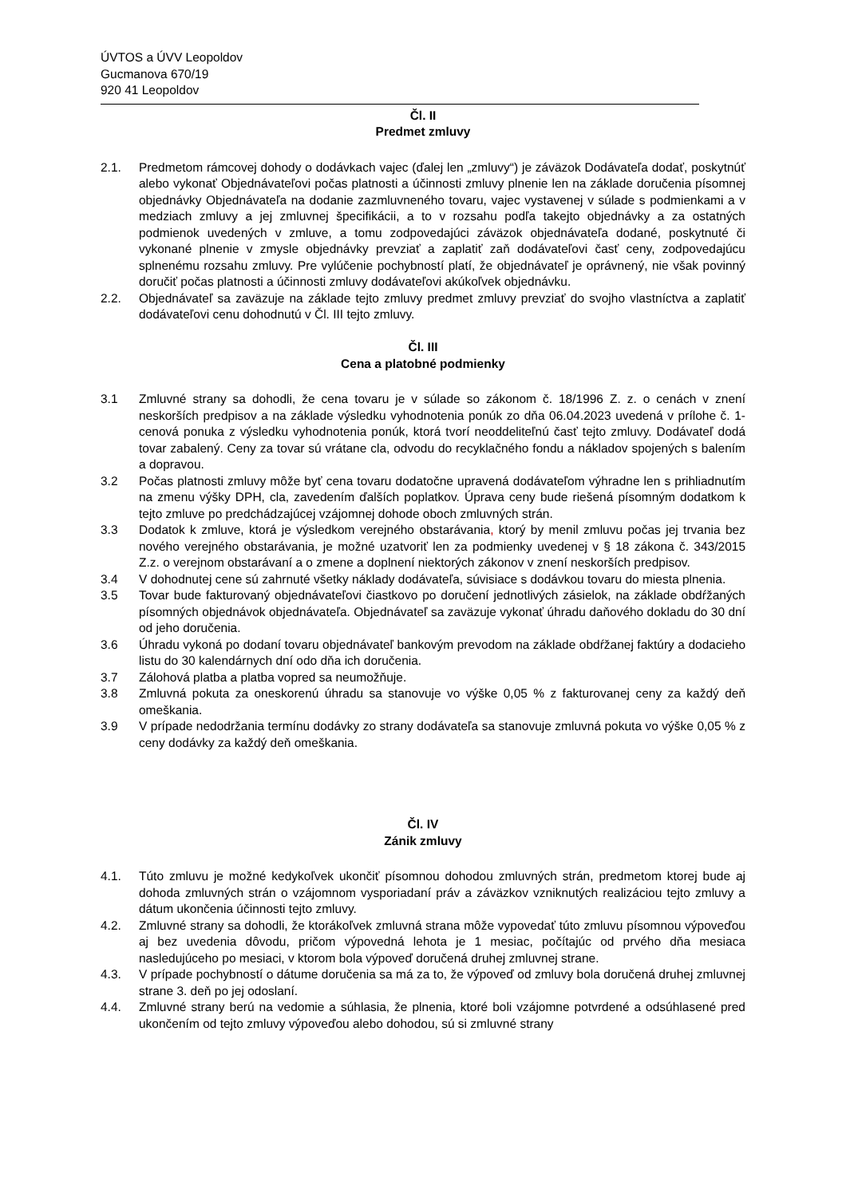ÚVTOS a ÚVV Leopoldov
Gucmanova 670/19
920 41 Leopoldov
Čl. II
Predmet zmluvy
2.1. Predmetom rámcovej dohody o dodávkach vajec (ďalej len „zmluvy“) je záväzok Dodávateľa dodať, poskytnúť alebo vykonať Objednávateľovi počas platnosti a účinnosti zmluvy plnenie len na základe doručenia písomnej objednávky Objednávateľa na dodanie zazmluvneného tovaru, vajec vystavenej v súlade s podmienkami a v medziach zmluvy a jej zmluvnej špecifikácii, a to v rozsahu podľa takejto objednávky a za ostatných podmienok uvedených v zmluve, a tomu zodpovedajúci záväzok objednávateľa dodané, poskytnuté či vykonané plnenie v zmysle objednávky prevziať a zaplatiť zaň dodávateľovi časť ceny, zodpovedajúcu splnenému rozsahu zmluvy. Pre vylúčenie pochybností platí, že objednávateľ je oprávnený, nie však povinný doručiť počas platnosti a účinnosti zmluvy dodávateľovi akúkoľvek objednávku.
2.2. Objednávateľ sa zaväzuje na základe tejto zmluvy predmet zmluvy prevziať do svojho vlastníctva a zaplatiť dodávateľovi cenu dohodnutú v Čl. III tejto zmluvy.
Čl. III
Cena a platobné podmienky
3.1 Zmluvné strany sa dohodli, že cena tovaru je v súlade so zákonom č. 18/1996 Z. z. o cenách v znení neskorších predpisov a na základe výsledku vyhodnotenia ponúk zo dňa 06.04.2023 uvedená v prílohe č. 1-cenová ponuka z výsledku vyhodnotenia ponúk, ktorá tvorí neoddeliteľnú časť tejto zmluvy. Dodávateľ dodá tovar zabalený. Ceny za tovar sú vrátane cla, odvodu do recyklačného fondu a nákladov spojených s balením a dopravou.
3.2 Počas platnosti zmluvy môže byť cena tovaru dodatočne upravená dodávateľom výhradne len s prihliadnutím na zmenu výšky DPH, cla, zavedením ďalších poplatkov. Úprava ceny bude riešená písomným dodatkom k tejto zmluve po predchádzajúcej vzájomnej dohode oboch zmluvných strán.
3.3 Dodatok k zmluve, ktorá je výsledkom verejného obstarávania, ktorý by menil zmluvu počas jej trvania bez nového verejného obstarávania, je možné uzatvoriť len za podmienky uvedenej v § 18 zákona č. 343/2015 Z.z. o verejnom obstarávaní a o zmene a doplnení niektorých zákonov v znení neskorších predpisov.
3.4 V dohodnutej cene sú zahrnuté všetky náklady dodávateľa, súvisiace s dodávkou tovaru do miesta plnenia.
3.5 Tovar bude fakturovaný objednávateľovi čiastkovo po doručení jednotlivých zásielok, na základe obdŕžaných písomných objednávok objednávateľa. Objednávateľ sa zaväzuje vykonať úhradu daňového dokladu do 30 dní od jeho doručenia.
3.6 Úhradu vykoná po dodaní tovaru objednávateľ bankovým prevodom na základe obdŕžanej faktúry a dodacieho listu do 30 kalendárnych dní odo dňa ich doručenia.
3.7 Zálohová platba a platba vopred sa neumožňuje.
3.8 Zmluvná pokuta za oneskorenú úhradu sa stanovuje vo výške 0,05 % z fakturovanej ceny za každý deň omeškania.
3.9 V prípade nedodržania termínu dodávky zo strany dodávateľa sa stanovuje zmluvná pokuta vo výške 0,05 % z ceny dodávky za každý deň omeškania.
Čl. IV
Zánik zmluvy
4.1. Túto zmluvu je možné kedykoľvek ukončiť písomnou dohodou zmluvných strán, predmetom ktorej bude aj dohoda zmluvných strán o vzájomnom vysporiadaní práv a záväzkov vzniknutých realizáciou tejto zmluvy a dátum ukončenia účinnosti tejto zmluvy.
4.2. Zmluvné strany sa dohodli, že ktorákoľvek zmluvná strana môže vypovedať túto zmluvu písomnou výpoveďou aj bez uvedenia dôvodu, pričom výpovedná lehota je 1 mesiac, počítajúc od prvého dňa mesiaca nasledujúceho po mesiaci, v ktorom bola výpoveď doručená druhej zmluvnej strane.
4.3. V prípade pochybností o dátume doručenia sa má za to, že výpoveď od zmluvy bola doručená druhej zmluvnej strane 3. deň po jej odoslaní.
4.4. Zmluvné strany berú na vedomie a súhlasia, že plnenia, ktoré boli vzájomne potvrdené a odsúhlasené pred ukončením od tejto zmluvy výpoveďou alebo dohodou, sú si zmluvné strany